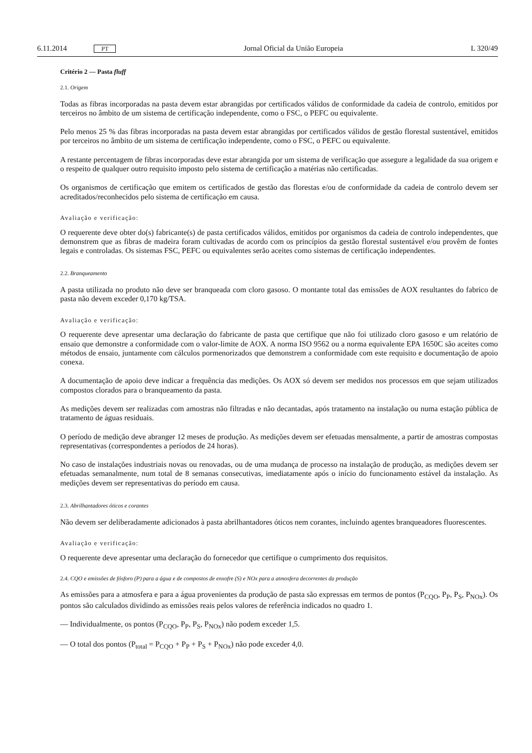6.11.2014 PT Jornal Oficial da União Europeia L 320/49
Critério 2 — Pasta fluff
2.1. Origem
Todas as fibras incorporadas na pasta devem estar abrangidas por certificados válidos de conformidade da cadeia de controlo, emitidos por terceiros no âmbito de um sistema de certificação independente, como o FSC, o PEFC ou equivalente.
Pelo menos 25 % das fibras incorporadas na pasta devem estar abrangidas por certificados válidos de gestão florestal sustentável, emitidos por terceiros no âmbito de um sistema de certificação independente, como o FSC, o PEFC ou equivalente.
A restante percentagem de fibras incorporadas deve estar abrangida por um sistema de verificação que assegure a legalidade da sua origem e o respeito de qualquer outro requisito imposto pelo sistema de certificação a matérias não certificadas.
Os organismos de certificação que emitem os certificados de gestão das florestas e/ou de conformidade da cadeia de controlo devem ser acreditados/reconhecidos pelo sistema de certificação em causa.
Avaliação e verificação:
O requerente deve obter do(s) fabricante(s) de pasta certificados válidos, emitidos por organismos da cadeia de controlo independentes, que demonstrem que as fibras de madeira foram cultivadas de acordo com os princípios da gestão florestal sustentável e/ou provêm de fontes legais e controladas. Os sistemas FSC, PEFC ou equivalentes serão aceites como sistemas de certificação independentes.
2.2. Branqueamento
A pasta utilizada no produto não deve ser branqueada com cloro gasoso. O montante total das emissões de AOX resultantes do fabrico de pasta não devem exceder 0,170 kg/TSA.
Avaliação e verificação:
O requerente deve apresentar uma declaração do fabricante de pasta que certifique que não foi utilizado cloro gasoso e um relatório de ensaio que demonstre a conformidade com o valor-limite de AOX. A norma ISO 9562 ou a norma equivalente EPA 1650C são aceites como métodos de ensaio, juntamente com cálculos pormenorizados que demonstrem a conformidade com este requisito e documentação de apoio conexa.
A documentação de apoio deve indicar a frequência das medições. Os AOX só devem ser medidos nos processos em que sejam utilizados compostos clorados para o branqueamento da pasta.
As medições devem ser realizadas com amostras não filtradas e não decantadas, após tratamento na instalação ou numa estação pública de tratamento de águas residuais.
O período de medição deve abranger 12 meses de produção. As medições devem ser efetuadas mensalmente, a partir de amostras compostas representativas (correspondentes a períodos de 24 horas).
No caso de instalações industriais novas ou renovadas, ou de uma mudança de processo na instalação de produção, as medições devem ser efetuadas semanalmente, num total de 8 semanas consecutivas, imediatamente após o início do funcionamento estável da instalação. As medições devem ser representativas do período em causa.
2.3. Abrilhantadores óticos e corantes
Não devem ser deliberadamente adicionados à pasta abrilhantadores óticos nem corantes, incluindo agentes branqueadores fluorescentes.
Avaliação e verificação:
O requerente deve apresentar uma declaração do fornecedor que certifique o cumprimento dos requisitos.
2.4. CQO e emissões de fósforo (P) para a água e de compostos de enxofre (S) e NOx para a atmosfera decorrentes da produção
As emissões para a atmosfera e para a água provenientes da produção de pasta são expressas em termos de pontos (P<sub>CQO</sub>, P<sub>P</sub>, P<sub>S</sub>, P<sub>NOx</sub>). Os pontos são calculados dividindo as emissões reais pelos valores de referência indicados no quadro 1.
— Individualmente, os pontos (P<sub>CQO</sub>, P<sub>P</sub>, P<sub>S</sub>, P<sub>NOx</sub>) não podem exceder 1,5.
— O total dos pontos (P<sub>total</sub> = P<sub>CQO</sub> + P<sub>P</sub> + P<sub>S</sub> + P<sub>NOx</sub>) não pode exceder 4,0.